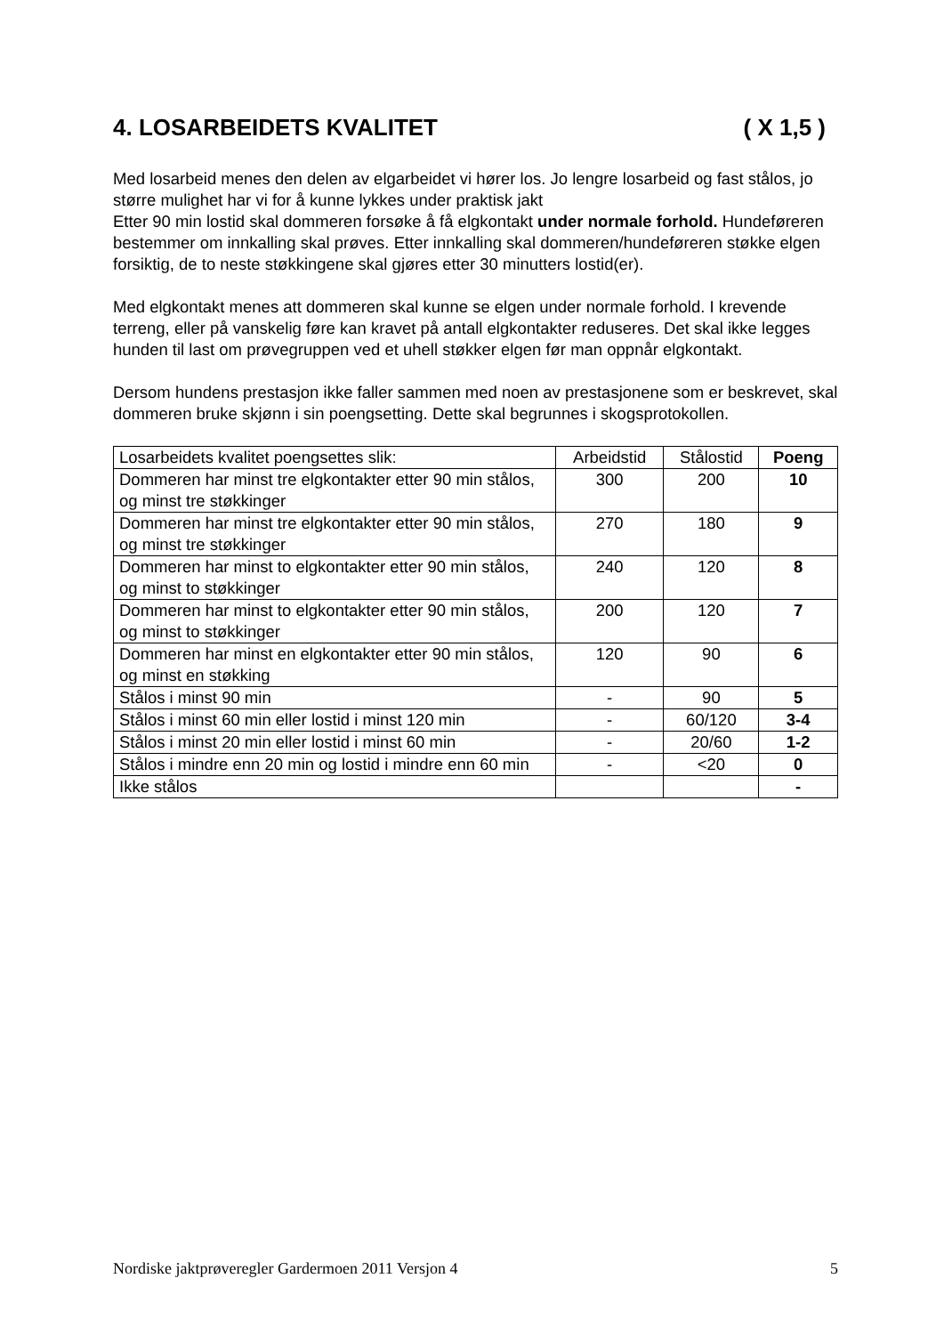4. LOSARBEIDETS KVALITET ( X 1,5 )
Med losarbeid menes den delen av elgarbeidet vi hører los. Jo lengre losarbeid og fast stålos, jo større mulighet har vi for å kunne lykkes under praktisk jakt
Etter 90 min lostid skal dommeren forsøke å få elgkontakt under normale forhold. Hundeføreren bestemmer om innkalling skal prøves. Etter innkalling skal dommeren/hundeføreren støkke elgen forsiktig, de to neste støkkingene skal gjøres etter 30 minutters lostid(er).
Med elgkontakt menes att dommeren skal kunne se elgen under normale forhold. I krevende terreng, eller på vanskelig føre kan kravet på antall elgkontakter reduseres. Det skal ikke legges hunden til last om prøvegruppen ved et uhell støkker elgen før man oppnår elgkontakt.
Dersom hundens prestasjon ikke faller sammen med noen av prestasjonene som er beskrevet, skal dommeren bruke skjønn i sin poengsetting. Dette skal begrunnes i skogsprotokollen.
| Losarbeidets kvalitet poengsettes slik: | Arbeidstid | Stålostid | Poeng |
| Dommeren har minst tre elgkontakter etter 90 min stålos, og minst tre støkkinger | 300 | 200 | 10 |
| Dommeren har minst tre elgkontakter etter 90 min stålos, og minst tre støkkinger | 270 | 180 | 9 |
| Dommeren har minst to elgkontakter etter 90 min stålos, og minst to støkkinger | 240 | 120 | 8 |
| Dommeren har minst to elgkontakter etter 90 min stålos, og minst to støkkinger | 200 | 120 | 7 |
| Dommeren har minst en elgkontakter etter 90 min stålos, og minst en støkking | 120 | 90 | 6 |
| Stålos i minst 90 min | - | 90 | 5 |
| Stålos i minst 60 min eller lostid i minst 120 min | - | 60/120 | 3-4 |
| Stålos i minst 20 min eller lostid i minst 60 min | - | 20/60 | 1-2 |
| Stålos i mindre enn 20 min og lostid i mindre enn 60 min | - | <20 | 0 |
| Ikke stålos | | | - |
Nordiske jaktprøveregler Gardermoen 2011 Versjon 4 5